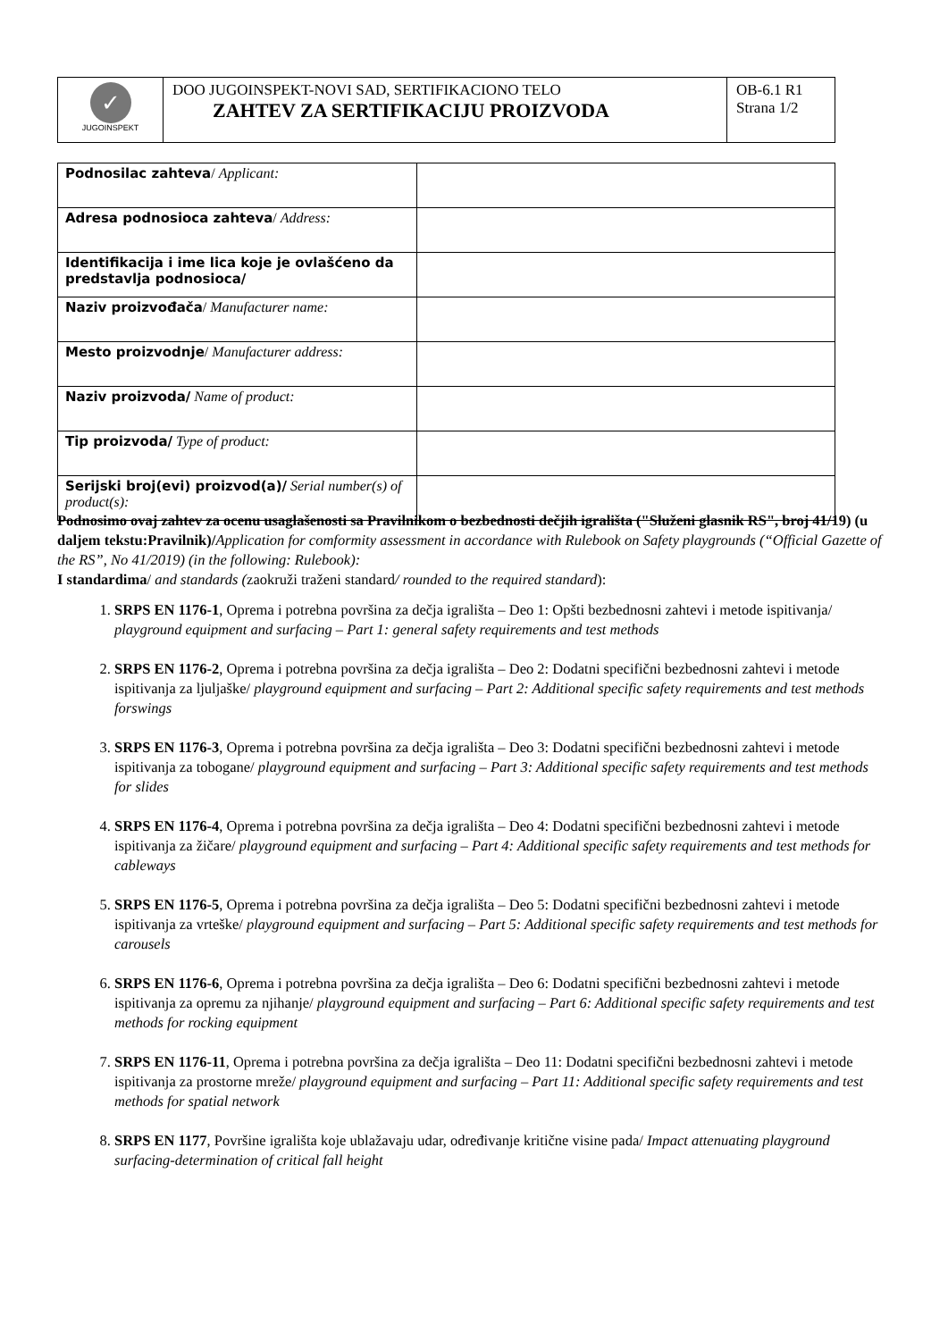| ✓ JUGOINSPEKT | DOO JUGOINSPEKT-NOVI SAD, SERTIFIKACIONO TELO ZAHTEV ZA SERTIFIKACIJU PROIZVODA | OB-6.1 R1 Strana 1/2 |
| Podnosilac zahteva / Applicant: | |
| Adresa podnosioca zahteva / Address: | |
| Identifikacija i ime lica koje je ovlašćeno da predstavlja podnosioca/ | |
| Naziv proizvođača / Manufacturer name: | |
| Mesto proizvodnje / Manufacturer address: | |
| Naziv proizvoda/ Name of product: | |
| Tip proizvoda/ Type of product: | |
| Serijski broj(evi) proizvod(a)/ Serial number(s) of product(s): | |
Podnosimo ovaj zahtev za ocenu usaglašenosti sa Pravilnikom o bezbednosti dečjih igrališta ("Služeni glasnik RS", broj 41/19) (u daljem tekstu:Pravilnik)/Application for comformity assessment in accordance with Rulebook on Safety playgrounds (“Official Gazette of the RS”, No 41/2019) (in the following: Rulebook):
I standardima/ and standards (zaokruži traženi standard/ rounded to the required standard):
1. SRPS EN 1176-1, Oprema i potrebna površina za dečja igrališta – Deo 1: Opšti bezbednosni zahtevi i metode ispitivanja/ playground equipment and surfacing – Part 1: general safety requirements and test methods
2. SRPS EN 1176-2, Oprema i potrebna površina za dečja igrališta – Deo 2: Dodatni specifični bezbednosni zahtevi i metode ispitivanja za ljuljaške/ playground equipment and surfacing – Part 2: Additional specific safety requirements and test methods forswings
3. SRPS EN 1176-3, Oprema i potrebna površina za dečja igrališta – Deo 3: Dodatni specifični bezbednosni zahtevi i metode ispitivanja za tobogane/ playground equipment and surfacing – Part 3: Additional specific safety requirements and test methods for slides
4. SRPS EN 1176-4, Oprema i potrebna površina za dečja igrališta – Deo 4: Dodatni specifični bezbednosni zahtevi i metode ispitivanja za žičare/ playground equipment and surfacing – Part 4: Additional specific safety requirements and test methods for cableways
5. SRPS EN 1176-5, Oprema i potrebna površina za dečja igrališta – Deo 5: Dodatni specifični bezbednosni zahtevi i metode ispitivanja za vrteške/ playground equipment and surfacing – Part 5: Additional specific safety requirements and test methods for carousels
6. SRPS EN 1176-6, Oprema i potrebna površina za dečja igrališta – Deo 6: Dodatni specifični bezbednosni zahtevi i metode ispitivanja za opremu za njihanje/ playground equipment and surfacing – Part 6: Additional specific safety requirements and test methods for rocking equipment
7. SRPS EN 1176-11, Oprema i potrebna površina za dečja igrališta – Deo 11: Dodatni specifični bezbednosni zahtevi i metode ispitivanja za prostorne mreže/ playground equipment and surfacing – Part 11: Additional specific safety requirements and test methods for spatial network
8. SRPS EN 1177, Površine igrališta koje ublažavaju udar, određivanje kritične visine pada/ Impact attenuating playground surfacing-determination of critical fall height